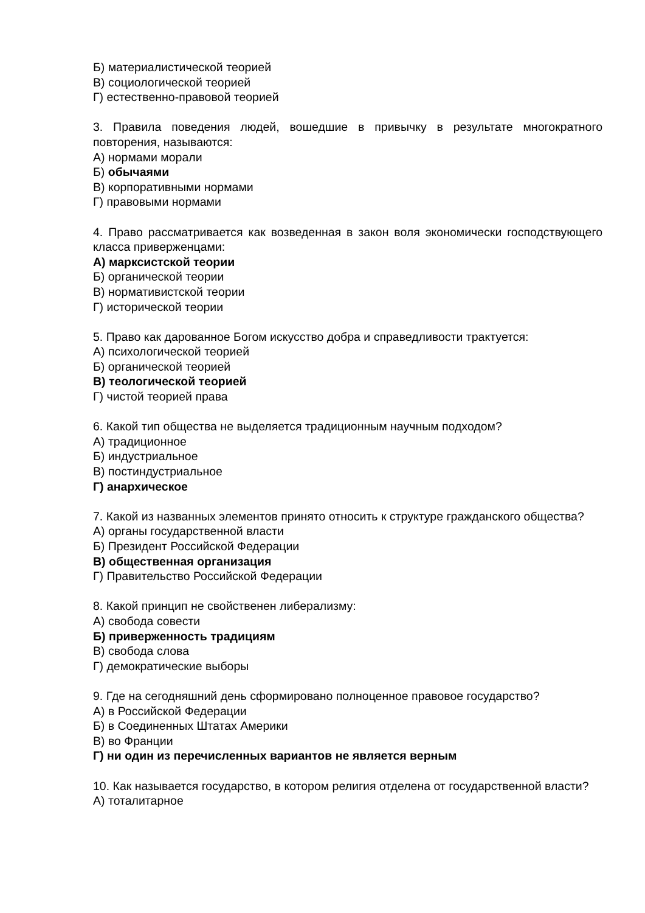Б) материалистической теорией
В) социологической теорией
Г) естественно-правовой теорией
3. Правила поведения людей, вошедшие в привычку в результате многократного повторения, называются:
А) нормами морали
Б) обычаями
В) корпоративными нормами
Г) правовыми нормами
4. Право рассматривается как возведенная в закон воля экономически господствующего класса приверженцами:
А) марксистской теории
Б) органической теории
В) нормативистской теории
Г) исторической теории
5. Право как дарованное Богом искусство добра и справедливости трактуется:
А) психологической теорией
Б) органической теорией
В) теологической теорией
Г) чистой теорией права
6. Какой тип общества не выделяется традиционным научным подходом?
А) традиционное
Б) индустриальное
В) постиндустриальное
Г) анархическое
7. Какой из названных элементов принято относить к структуре гражданского общества?
А) органы государственной власти
Б) Президент Российской Федерации
В) общественная организация
Г) Правительство Российской Федерации
8. Какой принцип не свойственен либерализму:
А) свобода совести
Б) приверженность традициям
В) свобода слова
Г) демократические выборы
9. Где на сегодняшний день сформировано полноценное правовое государство?
А) в Российской Федерации
Б) в Соединенных Штатах Америки
В) во Франции
Г) ни один из перечисленных вариантов не является верным
10. Как называется государство, в котором религия отделена от государственной власти?
А) тоталитарное